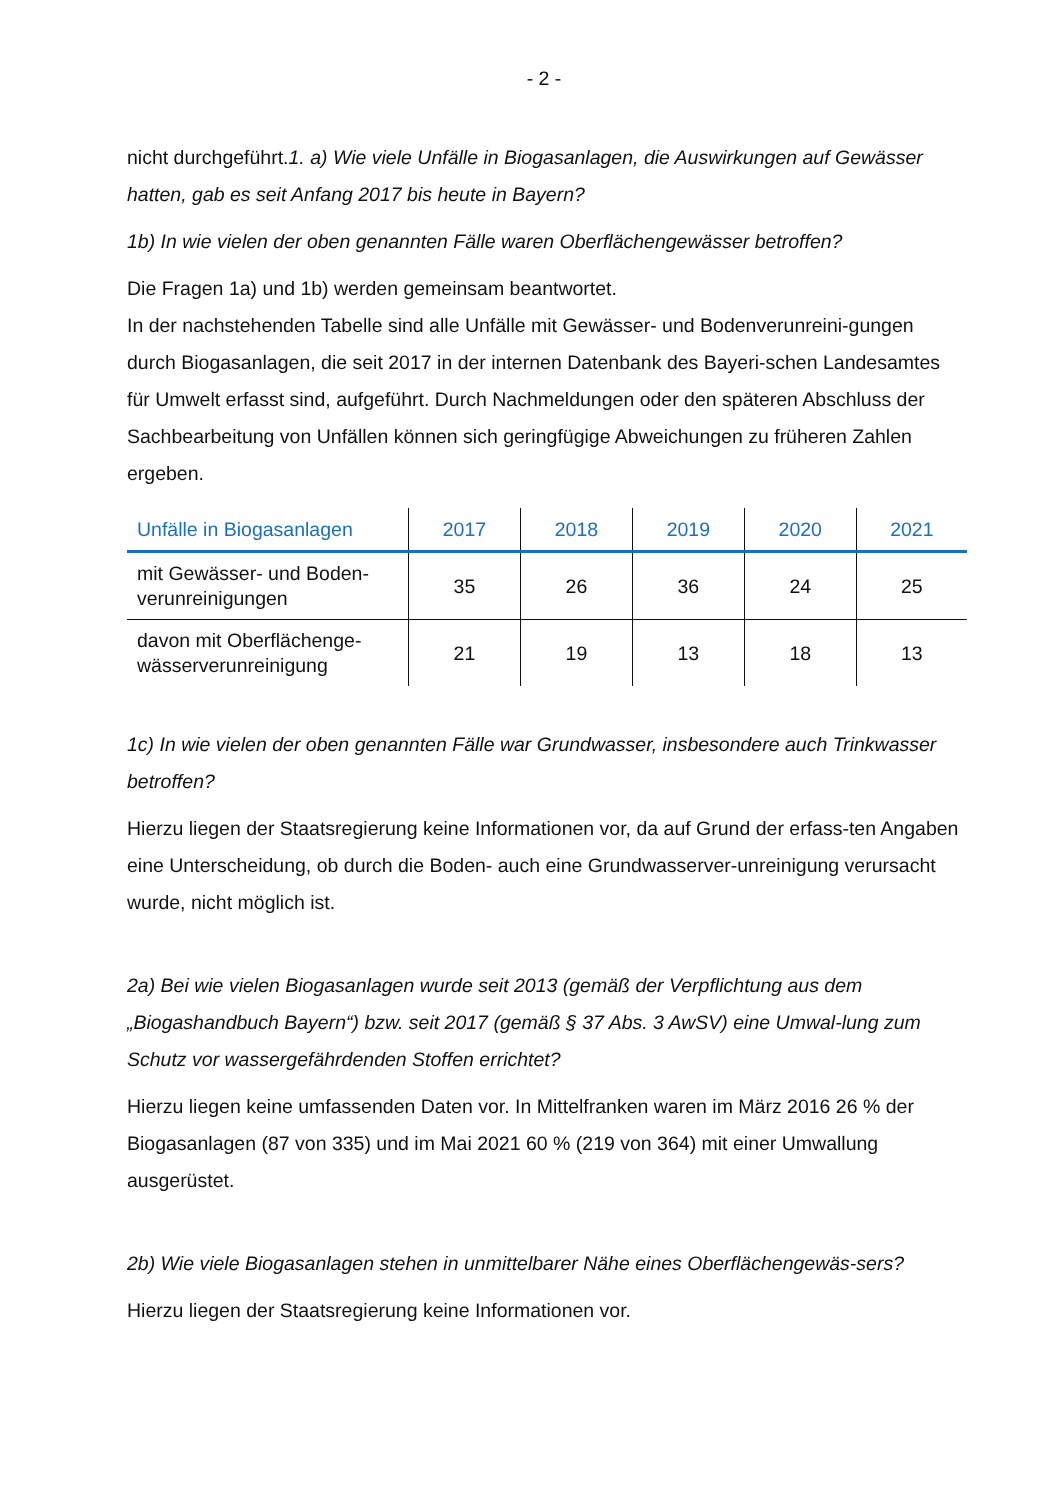- 2 -
nicht durchgeführt.1. a) Wie viele Unfälle in Biogasanlagen, die Auswirkungen auf Gewässer hatten, gab es seit Anfang 2017 bis heute in Bayern?
1b) In wie vielen der oben genannten Fälle waren Oberflächengewässer betroffen?
Die Fragen 1a) und 1b) werden gemeinsam beantwortet.
In der nachstehenden Tabelle sind alle Unfälle mit Gewässer- und Bodenverunreini-gungen durch Biogasanlagen, die seit 2017 in der internen Datenbank des Bayeri-schen Landesamtes für Umwelt erfasst sind, aufgeführt. Durch Nachmeldungen oder den späteren Abschluss der Sachbearbeitung von Unfällen können sich geringfügige Abweichungen zu früheren Zahlen ergeben.
| Unfälle in Biogasanlagen | 2017 | 2018 | 2019 | 2020 | 2021 |
| --- | --- | --- | --- | --- | --- |
| mit Gewässer- und Boden- verunreinigungen | 35 | 26 | 36 | 24 | 25 |
| davon mit Oberflächenge- wässerverunreinigung | 21 | 19 | 13 | 18 | 13 |
1c) In wie vielen der oben genannten Fälle war Grundwasser, insbesondere auch Trinkwasser betroffen?
Hierzu liegen der Staatsregierung keine Informationen vor, da auf Grund der erfass-ten Angaben eine Unterscheidung, ob durch die Boden- auch eine Grundwasserver-unreinigung verursacht wurde, nicht möglich ist.
2a) Bei wie vielen Biogasanlagen wurde seit 2013 (gemäß der Verpflichtung aus dem „Biogashandbuch Bayern“) bzw. seit 2017 (gemäß § 37 Abs. 3 AwSV) eine Umwal-lung zum Schutz vor wassergefährdenden Stoffen errichtet?
Hierzu liegen keine umfassenden Daten vor. In Mittelfranken waren im März 2016 26 % der Biogasanlagen (87 von 335) und im Mai 2021 60 % (219 von 364) mit einer Umwallung ausgerüstet.
2b) Wie viele Biogasanlagen stehen in unmittelbarer Nähe eines Oberflächengewäs-sers?
Hierzu liegen der Staatsregierung keine Informationen vor.